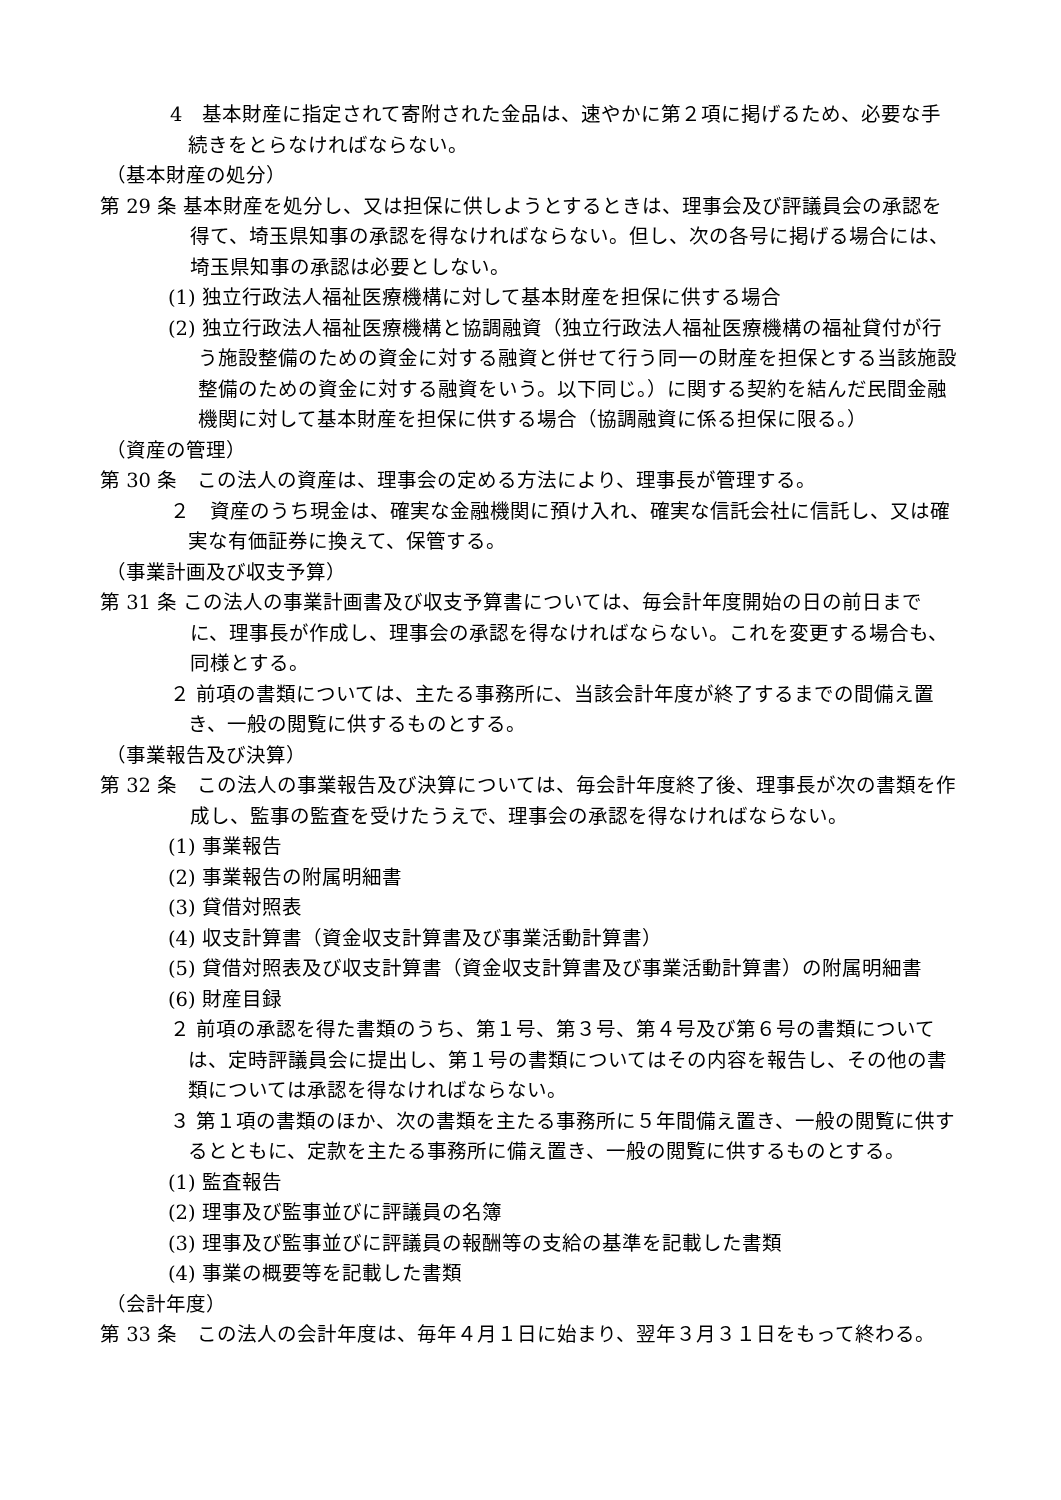4　基本財産に指定されて寄附された金品は、速やかに第２項に掲げるため、必要な手続きをとらなければならない。
（基本財産の処分）
第 29 条 基本財産を処分し、又は担保に供しようとするときは、理事会及び評議員会の承認を得て、埼玉県知事の承認を得なければならない。但し、次の各号に掲げる場合には、埼玉県知事の承認は必要としない。
(1) 独立行政法人福祉医療機構に対して基本財産を担保に供する場合
(2) 独立行政法人福祉医療機構と協調融資（独立行政法人福祉医療機構の福祉貸付が行う施設整備のための資金に対する融資と併せて行う同一の財産を担保とする当該施設整備のための資金に対する融資をいう。以下同じ。）に関する契約を結んだ民間金融機関に対して基本財産を担保に供する場合（協調融資に係る担保に限る。）
（資産の管理）
第 30 条　この法人の資産は、理事会の定める方法により、理事長が管理する。
２　資産のうち現金は、確実な金融機関に預け入れ、確実な信託会社に信託し、又は確実な有価証券に換えて、保管する。
（事業計画及び収支予算）
第 31 条 この法人の事業計画書及び収支予算書については、毎会計年度開始の日の前日までに、理事長が作成し、理事会の承認を得なければならない。これを変更する場合も、同様とする。
２ 前項の書類については、主たる事務所に、当該会計年度が終了するまでの間備え置き、一般の閲覧に供するものとする。
（事業報告及び決算）
第 32 条　この法人の事業報告及び決算については、毎会計年度終了後、理事長が次の書類を作成し、監事の監査を受けたうえで、理事会の承認を得なければならない。
(1) 事業報告
(2) 事業報告の附属明細書
(3) 貸借対照表
(4) 収支計算書（資金収支計算書及び事業活動計算書）
(5) 貸借対照表及び収支計算書（資金収支計算書及び事業活動計算書）の附属明細書
(6) 財産目録
２ 前項の承認を得た書類のうち、第１号、第３号、第４号及び第６号の書類については、定時評議員会に提出し、第１号の書類についてはその内容を報告し、その他の書類については承認を得なければならない。
３ 第１項の書類のほか、次の書類を主たる事務所に５年間備え置き、一般の閲覧に供するとともに、定款を主たる事務所に備え置き、一般の閲覧に供するものとする。
(1) 監査報告
(2) 理事及び監事並びに評議員の名簿
(3) 理事及び監事並びに評議員の報酬等の支給の基準を記載した書類
(4) 事業の概要等を記載した書類
（会計年度）
第 33 条　この法人の会計年度は、毎年４月１日に始まり、翌年３月３１日をもって終わる。